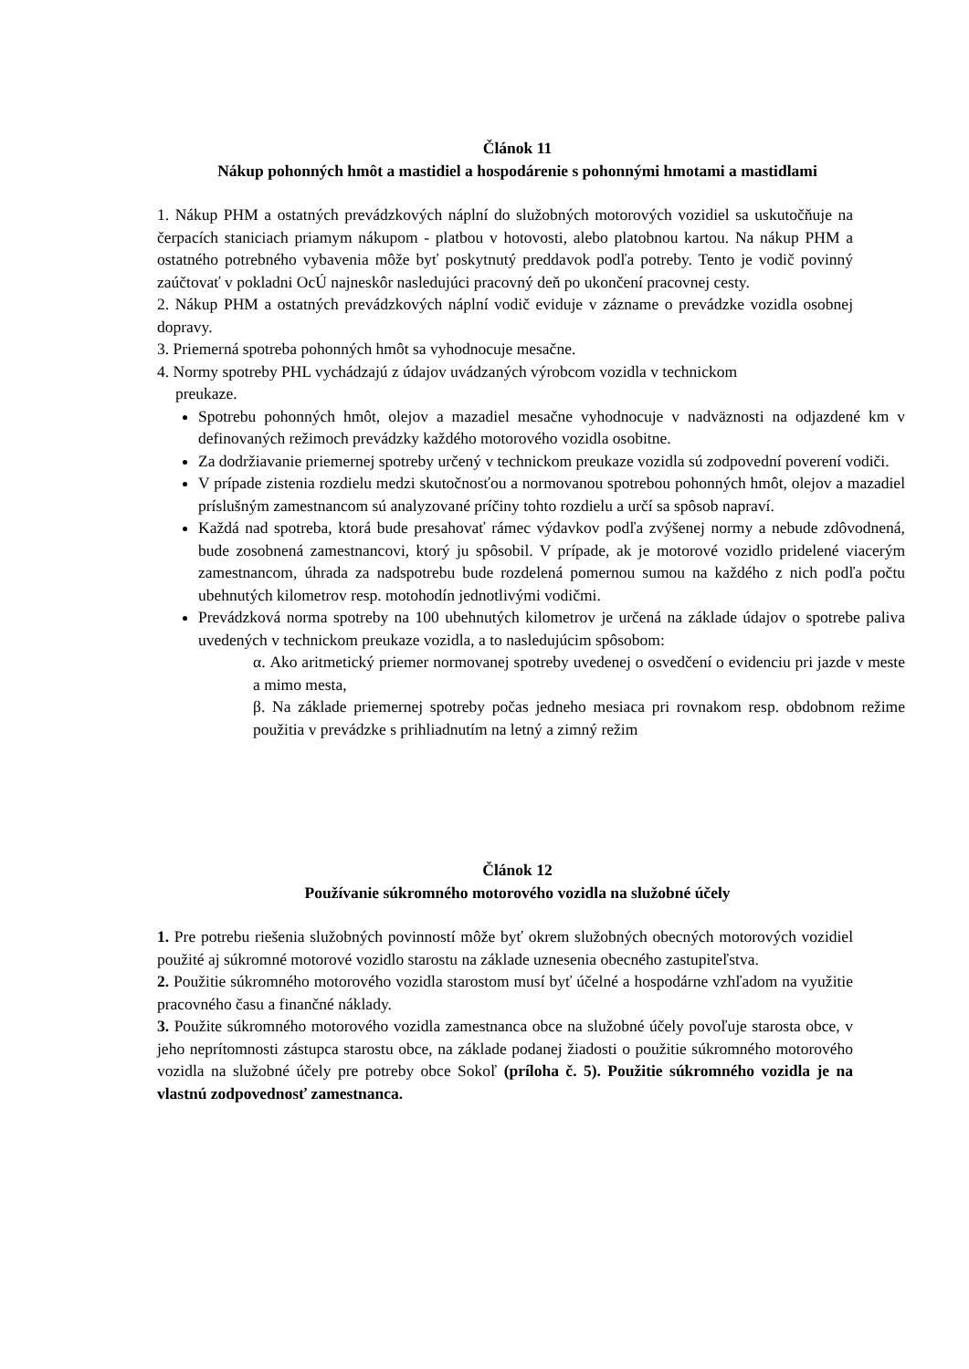Článok 11
Nákup pohonných hmôt a mastidiel a hospodárenie s pohonnými hmotami a mastidlami
1. Nákup PHM a ostatných prevádzkových náplní do služobných motorových vozidiel sa uskutočňuje na čerpacích staniciach priamym nákupom - platbou v hotovosti, alebo platobnou kartou. Na nákup PHM a ostatného potrebného vybavenia môže byť poskytnutý preddavok podľa potreby. Tento je vodič povinný zaúčtovať v pokladni OcÚ najneskôr nasledujúci pracovný deň po ukončení pracovnej cesty.
2. Nákup PHM a ostatných prevádzkových náplní vodič eviduje v zázname o prevádzke vozidla osobnej dopravy.
3. Priemerná spotreba pohonných hmôt sa vyhodnocuje mesačne.
4. Normy spotreby PHL vychádzajú z údajov uvádzaných výrobcom vozidla v technickom
preukaze.
Spotrebu pohonných hmôt, olejov a mazadiel mesačne vyhodnocuje v nadväznosti na odjazdené km v definovaných režimoch prevádzky každého motorového vozidla osobitne.
Za dodržiavanie priemernej spotreby určený v technickom preukaze vozidla sú zodpovední poverení vodiči.
V prípade zistenia rozdielu medzi skutočnosťou a normovanou spotrebou pohonných hmôt, olejov a mazadiel príslušným zamestnancom sú analyzované príčiny tohto rozdielu a určí sa spôsob napraví.
Každá nad spotreba, ktorá bude presahovať rámec výdavkov podľa zvýšenej normy a nebude zdôvodnená, bude zosobnená zamestnancovi, ktorý ju spôsobil. V prípade, ak je motorové vozidlo pridelené viacerým zamestnancom, úhrada za nadspotrebu bude rozdelená pomernou sumou na každého z nich podľa počtu ubehnutých kilometrov resp. motohodín jednotlivými vodičmi.
Prevádzková norma spotreby na 100 ubehnutých kilometrov je určená na základe údajov o spotrebe paliva uvedených v technickom preukaze vozidla, a to nasledujúcim spôsobom:
α. Ako aritmetický priemer normovanej spotreby uvedenej o osvedčení o evidenciu pri jazde v meste a mimo mesta,
β. Na základe priemernej spotreby počas jedneho mesiaca pri rovnakom resp. obdobnom režime použitia v prevádzke s prihliadnutím na letný a zimný režim
Článok 12
Používanie súkromného motorového vozidla na služobné účely
1. Pre potrebu riešenia služobných povinností môže byť okrem služobných obecných motorových vozidiel použité aj súkromné motorové vozidlo starostu na základe uznesenia obecného zastupiteľstva.
2. Použitie súkromného motorového vozidla starostom musí byť účelné a hospodárne vzhľadom na využitie pracovného času a finančné náklady.
3. Použite súkromného motorového vozidla zamestnanca obce na služobné účely povoľuje starosta obce, v jeho neprítomnosti zástupca starostu obce, na základe podanej žiadosti o použitie súkromného motorového vozidla na služobné účely pre potreby obce Sokoľ (príloha č. 5). Použitie súkromného vozidla je na vlastnú zodpovednosť zamestnanca.